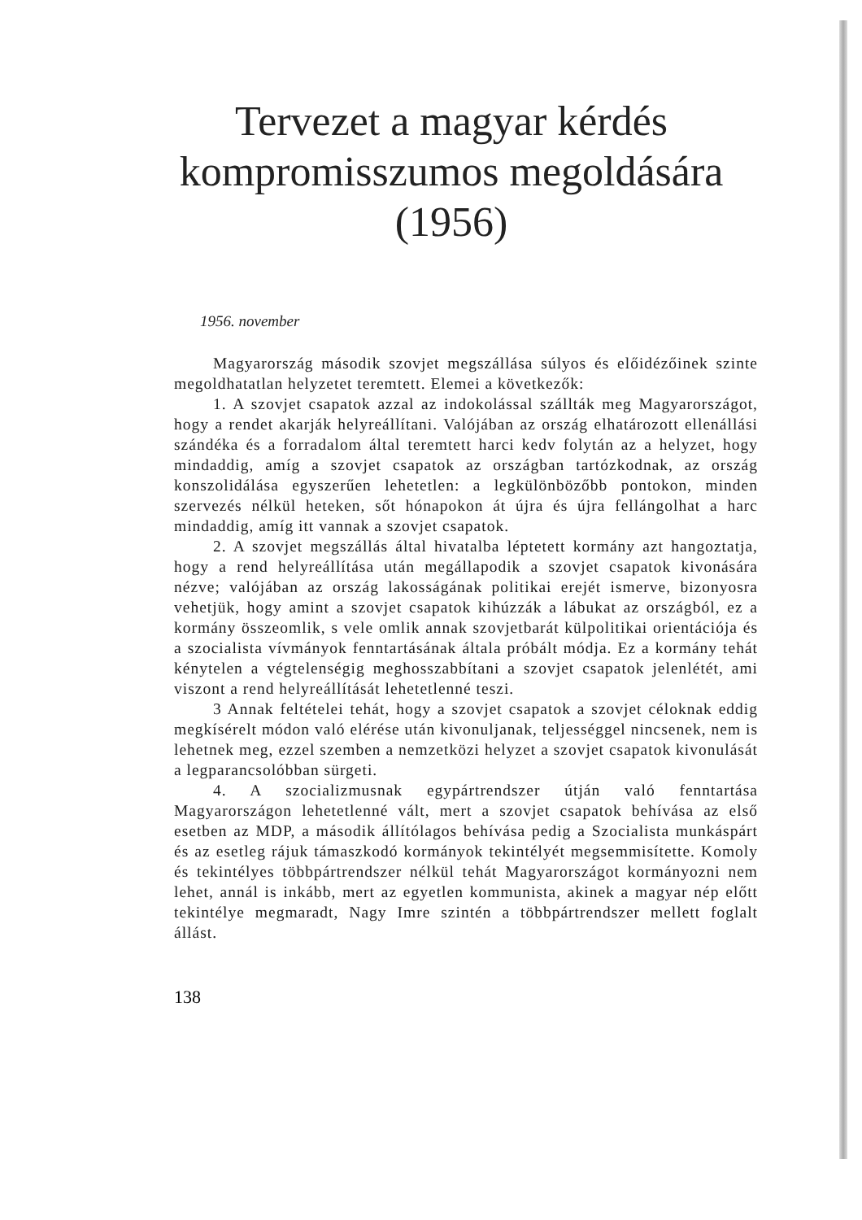Tervezet a magyar kérdés kompromisszumos megoldására (1956)
1956. november
Magyarország második szovjet megszállása súlyos és előidézőinek szinte megoldhatatlan helyzetet teremtett. Elemei a következők:
1. A szovjet csapatok azzal az indokolással szállták meg Magyarországot, hogy a rendet akarják helyreállítani. Valójában az ország elhatározott ellenállási szándéka és a forradalom által teremtett harci kedv folytán az a helyzet, hogy mindaddig, amíg a szovjet csapatok az országban tartózkodnak, az ország konszolidálása egyszerűen lehetetlen: a legkülönbözőbb pontokon, minden szervezés nélkül heteken, sőt hónapokon át újra és újra fellángolhat a harc mindaddig, amíg itt vannak a szovjet csapatok.
2. A szovjet megszállás által hivatalba léptetett kormány azt hangoztatja, hogy a rend helyreállítása után megállapodik a szovjet csapatok kivonására nézve; valójában az ország lakosságának politikai erejét ismerve, bizonyosra vehetjük, hogy amint a szovjet csapatok kihúzzák a lábukat az országból, ez a kormány összeomlik, s vele omlik annak szovjetbarát külpolitikai orientációja és a szocialista vívmányok fenntartásának általa próbált módja. Ez a kormány tehát kénytelen a végtelenségig meghosszabbítani a szovjet csapatok jelenlétét, ami viszont a rend helyreállítását lehetetlenné teszi.
3 Annak feltételei tehát, hogy a szovjet csapatok a szovjet céloknak eddig megkísérelt módon való elérése után kivonuljanak, teljességgel nincsenek, nem is lehetnek meg, ezzel szemben a nemzetközi helyzet a szovjet csapatok kivonulását a legparancsolóbban sürgeti.
4. A szocializmusnak egypártrendszer útján való fenntartása Magyarországon lehetetlenné vált, mert a szovjet csapatok behívása az első esetben az MDP, a második állítólagos behívása pedig a Szocialista munkáspárt és az esetleg rájuk támaszkodó kormányok tekintélyét megsemmisítette. Komoly és tekintélyes többpártrendszer nélkül tehát Magyarországot kormányozni nem lehet, annál is inkább, mert az egyetlen kommunista, akinek a magyar nép előtt tekintélye megmaradt, Nagy Imre szintén a többpártrendszer mellett foglalt állást.
138